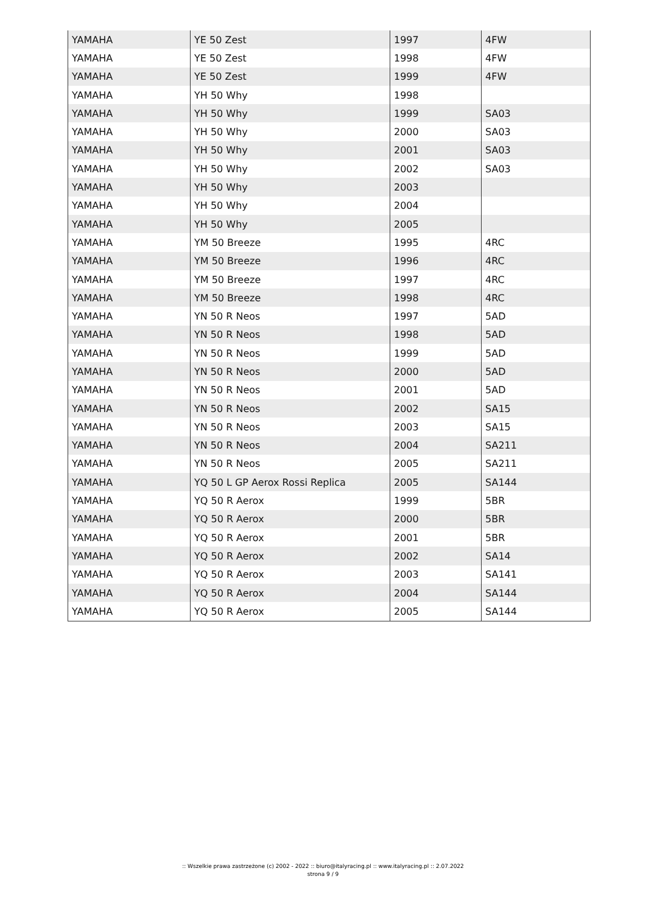| YAMAHA | YE 50 Zest | 1997 | 4FW |
| YAMAHA | YE 50 Zest | 1998 | 4FW |
| YAMAHA | YE 50 Zest | 1999 | 4FW |
| YAMAHA | YH 50 Why | 1998 | |
| YAMAHA | YH 50 Why | 1999 | SA03 |
| YAMAHA | YH 50 Why | 2000 | SA03 |
| YAMAHA | YH 50 Why | 2001 | SA03 |
| YAMAHA | YH 50 Why | 2002 | SA03 |
| YAMAHA | YH 50 Why | 2003 | |
| YAMAHA | YH 50 Why | 2004 | |
| YAMAHA | YH 50 Why | 2005 | |
| YAMAHA | YM 50 Breeze | 1995 | 4RC |
| YAMAHA | YM 50 Breeze | 1996 | 4RC |
| YAMAHA | YM 50 Breeze | 1997 | 4RC |
| YAMAHA | YM 50 Breeze | 1998 | 4RC |
| YAMAHA | YN 50 R Neos | 1997 | 5AD |
| YAMAHA | YN 50 R Neos | 1998 | 5AD |
| YAMAHA | YN 50 R Neos | 1999 | 5AD |
| YAMAHA | YN 50 R Neos | 2000 | 5AD |
| YAMAHA | YN 50 R Neos | 2001 | 5AD |
| YAMAHA | YN 50 R Neos | 2002 | SA15 |
| YAMAHA | YN 50 R Neos | 2003 | SA15 |
| YAMAHA | YN 50 R Neos | 2004 | SA211 |
| YAMAHA | YN 50 R Neos | 2005 | SA211 |
| YAMAHA | YQ 50 L GP Aerox Rossi Replica | 2005 | SA144 |
| YAMAHA | YQ 50 R Aerox | 1999 | 5BR |
| YAMAHA | YQ 50 R Aerox | 2000 | 5BR |
| YAMAHA | YQ 50 R Aerox | 2001 | 5BR |
| YAMAHA | YQ 50 R Aerox | 2002 | SA14 |
| YAMAHA | YQ 50 R Aerox | 2003 | SA141 |
| YAMAHA | YQ 50 R Aerox | 2004 | SA144 |
| YAMAHA | YQ 50 R Aerox | 2005 | SA144 |
:: Wszelkie prawa zastrzeżone (c) 2002 - 2022 :: biuro@italyracing.pl :: www.italyracing.pl :: 2.07.2022
strona 9 / 9